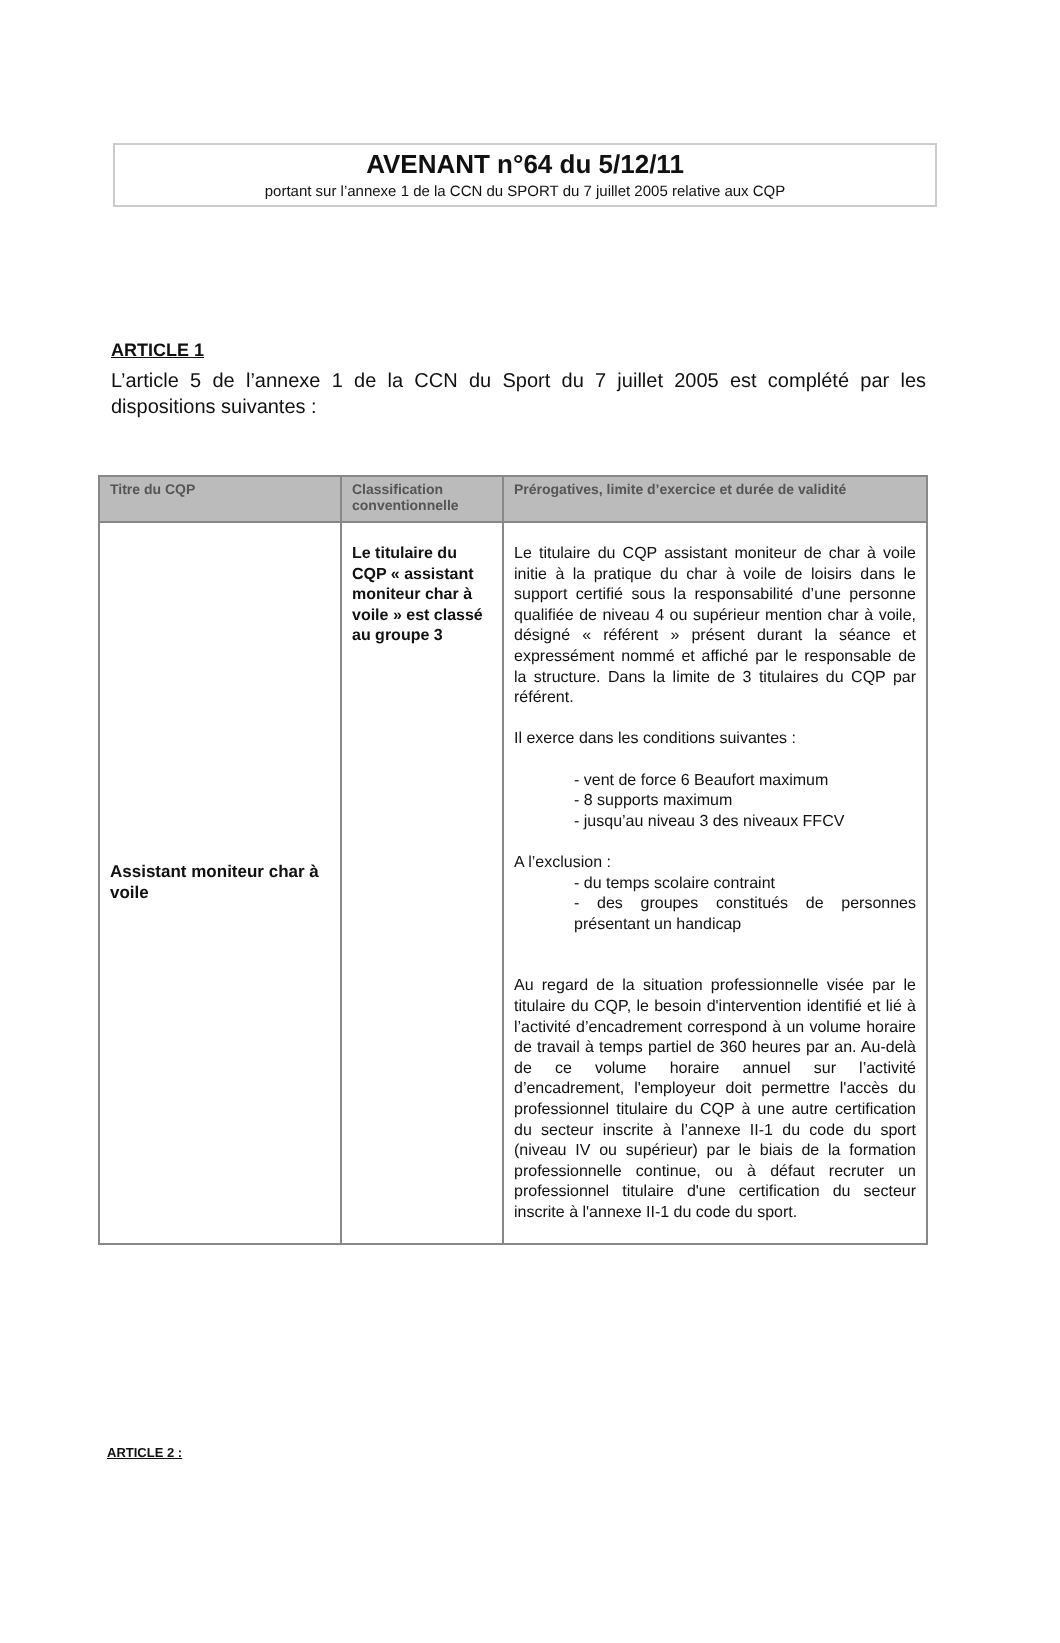AVENANT n°64 du 5/12/11
portant sur l’annexe 1 de la CCN du SPORT du 7 juillet 2005 relative aux CQP
ARTICLE 1
L’article 5 de l’annexe 1 de la CCN du Sport du 7 juillet 2005 est complété par les dispositions suivantes :
| Titre du CQP | Classification conventionnelle | Prérogatives, limite d’exercice et durée de validité |
| --- | --- | --- |
| Assistant moniteur char à voile | Le titulaire du CQP « assistant moniteur char à voile » est classé au groupe 3 | Le titulaire du CQP assistant moniteur de char à voile initie à la pratique du char à voile de loisirs dans le support certifié sous la responsabilité d’une personne qualifiée de niveau 4 ou supérieur mention char à voile, désigné « référent » présent durant la séance et expressément nommé et affiché par le responsable de la structure. Dans la limite de 3 titulaires du CQP par référent. Il exerce dans les conditions suivantes : - vent de force 6 Beaufort maximum - 8 supports maximum - jusqu’au niveau 3 des niveaux FFCV A l’exclusion : - du temps scolaire contraint - des groupes constitués de personnes présentant un handicap Au regard de la situation professionnelle visée par le titulaire du CQP, le besoin d'intervention identifié et lié à l’activité d’encadrement correspond à un volume horaire de travail à temps partiel de 360 heures par an. Au-delà de ce volume horaire annuel sur l’activité d’encadrement, l'employeur doit permettre l'accès du professionnel titulaire du CQP à une autre certification du secteur inscrite à l’annexe II-1 du code du sport (niveau IV ou supérieur) par le biais de la formation professionnelle continue, ou à défaut recruter un professionnel titulaire d'une certification du secteur inscrite à l'annexe II-1 du code du sport. |
ARTICLE 2 :